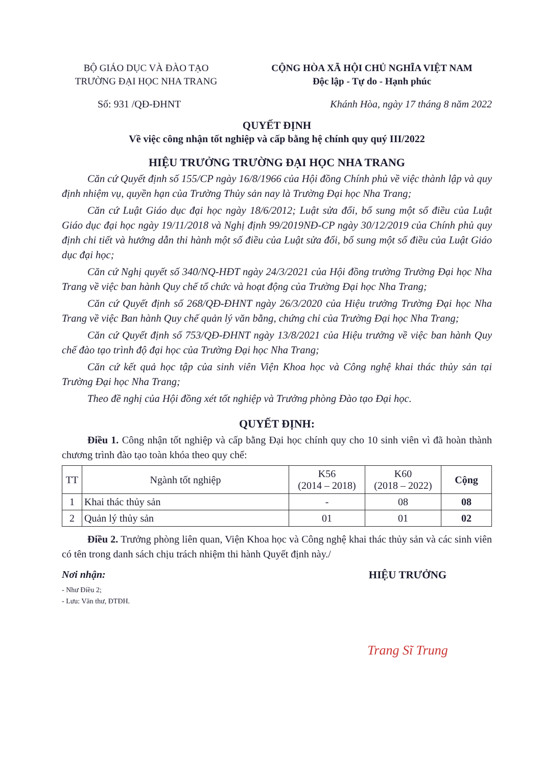BỘ GIÁO DỤC VÀ ĐÀO TẠO
TRƯỜNG ĐẠI HỌC NHA TRANG
CỘNG HÒA XÃ HỘI CHỦ NGHĨA VIỆT NAM
Độc lập - Tự do - Hạnh phúc
Số: 931 /QĐ-ĐHNT Khánh Hòa, ngày 17 tháng 8 năm 2022
QUYẾT ĐỊNH
Về việc công nhận tốt nghiệp và cấp bằng hệ chính quy quý III/2022
HIỆU TRƯỞNG TRƯỜNG ĐẠI HỌC NHA TRANG
Căn cứ Quyết định số 155/CP ngày 16/8/1966 của Hội đồng Chính phủ về việc thành lập và quy định nhiệm vụ, quyền hạn của Trường Thủy sản nay là Trường Đại học Nha Trang;
Căn cứ Luật Giáo dục đại học ngày 18/6/2012; Luật sửa đổi, bổ sung một số điều của Luật Giáo dục đại học ngày 19/11/2018 và Nghị định 99/2019NĐ-CP ngày 30/12/2019 của Chính phủ quy định chi tiết và hướng dẫn thi hành một số điều của Luật sửa đổi, bổ sung một số điều của Luật Giáo dục đại học;
Căn cứ Nghị quyết số 340/NQ-HĐT ngày 24/3/2021 của Hội đồng trường Trường Đại học Nha Trang về việc ban hành Quy chế tổ chức và hoạt động của Trường Đại học Nha Trang;
Căn cứ Quyết định số 268/QĐ-ĐHNT ngày 26/3/2020 của Hiệu trưởng Trường Đại học Nha Trang về việc Ban hành Quy chế quản lý văn bằng, chứng chỉ của Trường Đại học Nha Trang;
Căn cứ Quyết định số 753/QĐ-ĐHNT ngày 13/8/2021 của Hiệu trưởng về việc ban hành Quy chế đào tạo trình độ đại học của Trường Đại học Nha Trang;
Căn cứ kết quả học tập của sinh viên Viện Khoa học và Công nghệ khai thác thủy sản tại Trường Đại học Nha Trang;
Theo đề nghị của Hội đồng xét tốt nghiệp và Trưởng phòng Đào tạo Đại học.
QUYẾT ĐỊNH:
Điều 1. Công nhận tốt nghiệp và cấp bằng Đại học chính quy cho 10 sinh viên vì đã hoàn thành chương trình đào tạo toàn khóa theo quy chế:
| TT | Ngành tốt nghiệp | K56 (2014 – 2018) | K60 (2018 – 2022) | Cộng |
| --- | --- | --- | --- | --- |
| 1 | Khai thác thủy sản | - | 08 | 08 |
| 2 | Quản lý thủy sản | 01 | 01 | 02 |
Điều 2. Trưởng phòng liên quan, Viện Khoa học và Công nghệ khai thác thủy sản và các sinh viên có tên trong danh sách chịu trách nhiệm thi hành Quyết định này./
Nơi nhận:
- Như Điều 2;
- Lưu: Văn thư, ĐTĐH.
HIỆU TRƯỞNG
Trang Sĩ Trung